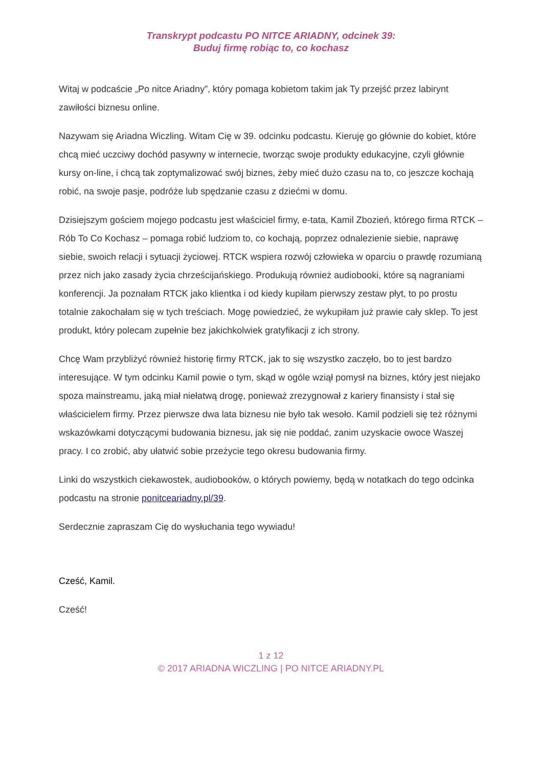Transkrypt podcastu PO NITCE ARIADNY, odcinek 39:
Buduj firmę robiąc to, co kochasz
Witaj w podcaście „Po nitce Ariadny”, który pomaga kobietom takim jak Ty przejść przez labirynt zawiłości biznesu online.
Nazywam się Ariadna Wiczling. Witam Cię w 39. odcinku podcastu. Kieruję go głównie do kobiet, które chcą mieć uczciwy dochód pasywny w internecie, tworząc swoje produkty edukacyjne, czyli głównie kursy on-line, i chcą tak zoptymalizować swój biznes, żeby mieć dużo czasu na to, co jeszcze kochają robić, na swoje pasje, podróże lub spędzanie czasu z dziećmi w domu.
Dzisiejszym gościem mojego podcastu jest właściciel firmy, e-tata, Kamil Zbozień, którego firma RTCK – Rób To Co Kochasz – pomaga robić ludziom to, co kochają, poprzez odnalezienie siebie, naprawę siebie, swoich relacji i sytuacji życiowej. RTCK wspiera rozwój człowieka w oparciu o prawdę rozumianą przez nich jako zasady życia chrześcijańskiego. Produkują również audiobooki, które są nagraniami konferencji. Ja poznałam RTCK jako klientka i od kiedy kupiłam pierwszy zestaw płyt, to po prostu totalnie zakochałam się w tych treściach. Mogę powiedzieć, że wykupiłam już prawie cały sklep. To jest produkt, który polecam zupełnie bez jakichkolwiek gratyfikacji z ich strony.
Chcę Wam przybliżyć również historię firmy RTCK, jak to się wszystko zaczęło, bo to jest bardzo interesujące. W tym odcinku Kamil powie o tym, skąd w ogóle wziął pomysł na biznes, który jest niejako spoza mainstreamu, jaką miał niełatwą drogę, ponieważ zrezygnował z kariery finansisty i stał się właścicielem firmy. Przez pierwsze dwa lata biznesu nie było tak wesoło. Kamil podzieli się też różnymi wskazówkami dotyczącymi budowania biznesu, jak się nie poddać, zanim uzyskacie owoce Waszej pracy. I co zrobić, aby ułatwić sobie przeżycie tego okresu budowania firmy.
Linki do wszystkich ciekawostek, audiobooków, o których powiemy, będą w notatkach do tego odcinka podcastu na stronie ponitceariadny.pl/39.
Serdecznie zapraszam Cię do wysłuchania tego wywiadu!
Cześć, Kamil.
Cześć!
1 z 12
© 2017 ARIADNA WICZLING | PO NITCE ARIADNY.PL